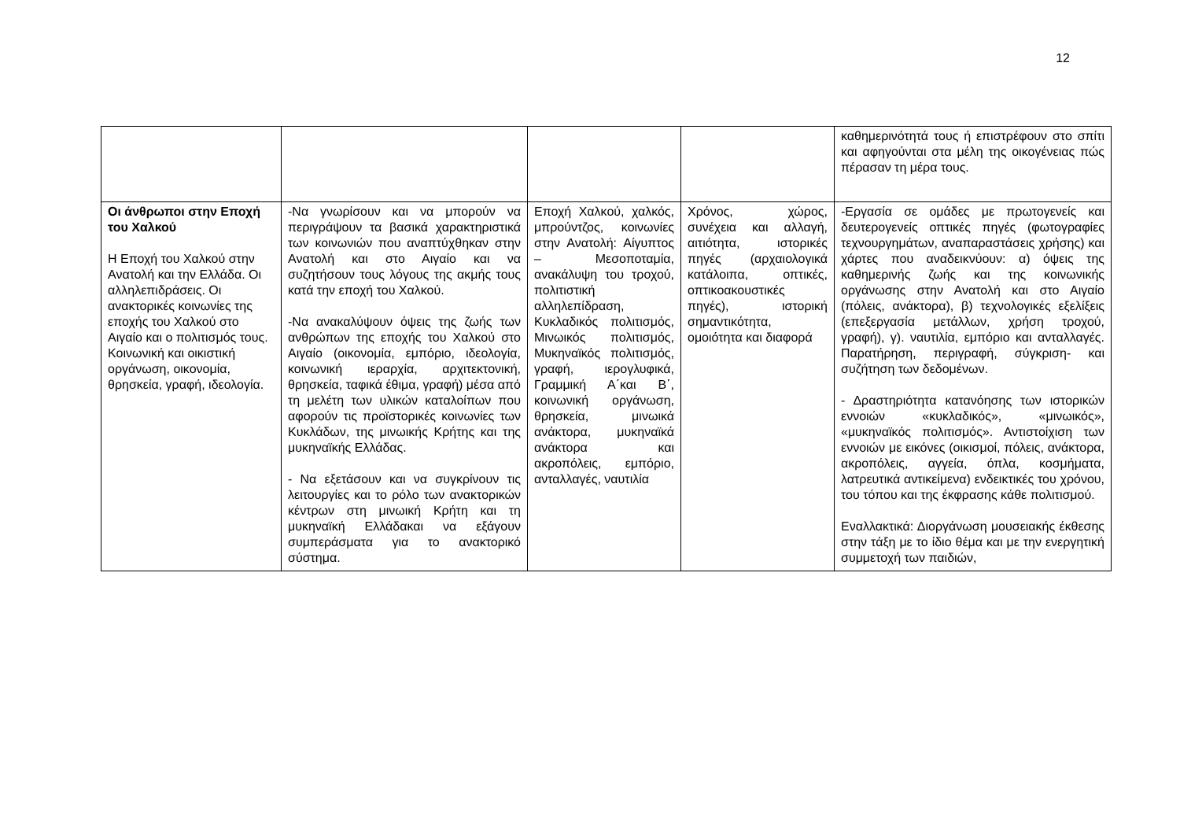12
| | | | | καθημερινότητά τους ή επιστρέφουν στο σπίτι και αφηγούνται στα μέλη της οικογένειας πώς πέρασαν τη μέρα τους. |
| Οι άνθρωποι στην Εποχή του Χαλκού Η Εποχή του Χαλκού στην Ανατολή και την Ελλάδα. Οι αλληλεπιδράσεις. Οι ανακτορικές κοινωνίες της εποχής του Χαλκού στο Αιγαίο και ο πολιτισμός τους. Κοινωνική και οικιστική οργάνωση, οικονομία, θρησκεία, γραφή, ιδεολογία. | -Να γνωρίσουν και να μπορούν να περιγράψουν τα βασικά χαρακτηριστικά των κοινωνιών που αναπτύχθηκαν στην Ανατολή και στο Αιγαίο και να συζητήσουν τους λόγους της ακμής τους κατά την εποχή του Χαλκού. -Να ανακαλύψουν όψεις της ζωής των ανθρώπων της εποχής του Χαλκού στο Αιγαίο (οικονομία, εμπόριο, ιδεολογία, κοινωνική ιεραρχία, αρχιτεκτονική, θρησκεία, ταφικά έθιμα, γραφή) μέσα από τη μελέτη των υλικών καταλοίπων που αφορούν τις προϊστορικές κοινωνίες των Κυκλάδων, της μινωικής Κρήτης και της μυκηναϊκής Ελλάδας. - Να εξετάσουν και να συγκρίνουν τις λειτουργίες και το ρόλο των ανακτορικών κέντρων στη μινωική Κρήτη και τη μυκηναϊκή Ελλάδακαι να εξάγουν συμπεράσματα για το ανακτορικό σύστημα. | Εποχή Χαλκού, χαλκός, μπρούντζος, κοινωνίες στην Ανατολή: Αίγυπτος – Μεσοποταμία, ανακάλυψη του τροχού, πολιτιστική αλληλεπίδραση, Κυκλαδικός πολιτισμός, Μινωικός πολιτισμός, Μυκηναϊκός πολιτισμός, γραφή, ιερογλυφικά, Γραμμική Α΄και Β΄, κοινωνική οργάνωση, θρησκεία, μινωικά ανάκτορα, μυκηναϊκά ανάκτορα και ακροπόλεις, εμπόριο, ανταλλαγές, ναυτιλία | Χρόνος, χώρος, συνέχεια και αλλαγή, αιτιότητα, ιστορικές πηγές (αρχαιολογικά κατάλοιπα, οπτικές, οπτικοακουστικές πηγές), ιστορική σημαντικότητα, ομοιότητα και διαφορά | -Εργασία σε ομάδες με πρωτογενείς και δευτερογενείς οπτικές πηγές (φωτογραφίες τεχνουργημάτων, αναπαραστάσεις χρήσης) και χάρτες που αναδεικνύουν: α) όψεις της καθημερινής ζωής και της κοινωνικής οργάνωσης στην Ανατολή και στο Αιγαίο (πόλεις, ανάκτορα), β) τεχνολογικές εξελίξεις (επεξεργασία μετάλλων, χρήση τροχού, γραφή), γ). ναυτιλία, εμπόριο και ανταλλαγές. Παρατήρηση, περιγραφή, σύγκριση- και συζήτηση των δεδομένων. - Δραστηριότητα κατανόησης των ιστορικών εννοιών «κυκλαδικός», «μινωικός», «μυκηναϊκός πολιτισμός». Αντιστοίχιση των εννοιών με εικόνες (οικισμοί, πόλεις, ανάκτορα, ακροπόλεις, αγγεία, όπλα, κοσμήματα, λατρευτικά αντικείμενα) ενδεικτικές του χρόνου, του τόπου και της έκφρασης κάθε πολιτισμού. Εναλλακτικά: Διοργάνωση μουσειακής έκθεσης στην τάξη με το ίδιο θέμα και με την ενεργητική συμμετοχή των παιδιών, |